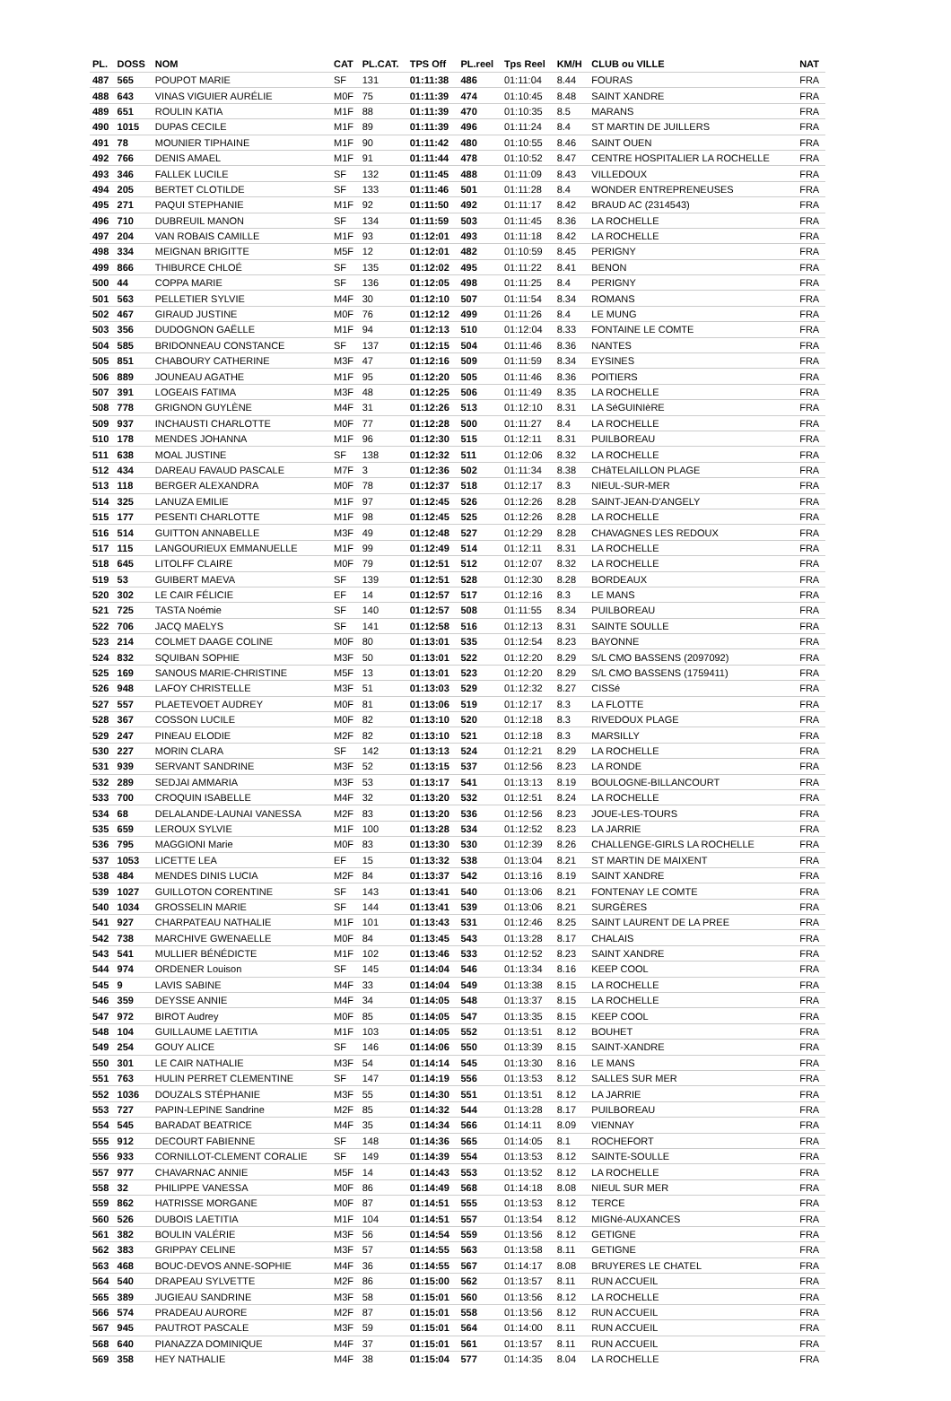| PL. | DOSS | NOM | CAT | PL.CAT. | TPS Off | PL.reel | Tps Reel | KM/H | CLUB ou VILLE | NAT |
| --- | --- | --- | --- | --- | --- | --- | --- | --- | --- | --- |
| 487 | 565 | POUPOT MARIE | SF | 131 | 01:11:38 | 486 | 01:11:04 | 8.44 | FOURAS | FRA |
| 488 | 643 | VINAS VIGUIER AURÉLIE | M0F | 75 | 01:11:39 | 474 | 01:10:45 | 8.48 | SAINT XANDRE | FRA |
| 489 | 651 | ROULIN KATIA | M1F | 88 | 01:11:39 | 470 | 01:10:35 | 8.5 | MARANS | FRA |
| 490 | 1015 | DUPAS CECILE | M1F | 89 | 01:11:39 | 496 | 01:11:24 | 8.4 | ST MARTIN DE JUILLERS | FRA |
| 491 | 78 | MOUNIER TIPHAINE | M1F | 90 | 01:11:42 | 480 | 01:10:55 | 8.46 | SAINT OUEN | FRA |
| 492 | 766 | DENIS AMAEL | M1F | 91 | 01:11:44 | 478 | 01:10:52 | 8.47 | CENTRE HOSPITALIER LA ROCHELLE | FRA |
| 493 | 346 | FALLEK LUCILE | SF | 132 | 01:11:45 | 488 | 01:11:09 | 8.43 | VILLEDOUX | FRA |
| 494 | 205 | BERTET CLOTILDE | SF | 133 | 01:11:46 | 501 | 01:11:28 | 8.4 | WONDER ENTREPRENEUSES | FRA |
| 495 | 271 | PAQUI STEPHANIE | M1F | 92 | 01:11:50 | 492 | 01:11:17 | 8.42 | BRAUD AC (2314543) | FRA |
| 496 | 710 | DUBREUIL MANON | SF | 134 | 01:11:59 | 503 | 01:11:45 | 8.36 | LA ROCHELLE | FRA |
| 497 | 204 | VAN ROBAIS CAMILLE | M1F | 93 | 01:12:01 | 493 | 01:11:18 | 8.42 | LA ROCHELLE | FRA |
| 498 | 334 | MEIGNAN BRIGITTE | M5F | 12 | 01:12:01 | 482 | 01:10:59 | 8.45 | PERIGNY | FRA |
| 499 | 866 | THIBURCE CHLOÉ | SF | 135 | 01:12:02 | 495 | 01:11:22 | 8.41 | BENON | FRA |
| 500 | 44 | COPPA MARIE | SF | 136 | 01:12:05 | 498 | 01:11:25 | 8.4 | PERIGNY | FRA |
| 501 | 563 | PELLETIER SYLVIE | M4F | 30 | 01:12:10 | 507 | 01:11:54 | 8.34 | ROMANS | FRA |
| 502 | 467 | GIRAUD JUSTINE | M0F | 76 | 01:12:12 | 499 | 01:11:26 | 8.4 | LE MUNG | FRA |
| 503 | 356 | DUDOGNON GAËLLE | M1F | 94 | 01:12:13 | 510 | 01:12:04 | 8.33 | FONTAINE LE COMTE | FRA |
| 504 | 585 | BRIDONNEAU CONSTANCE | SF | 137 | 01:12:15 | 504 | 01:11:46 | 8.36 | NANTES | FRA |
| 505 | 851 | CHABOURY CATHERINE | M3F | 47 | 01:12:16 | 509 | 01:11:59 | 8.34 | EYSINES | FRA |
| 506 | 889 | JOUNEAU AGATHE | M1F | 95 | 01:12:20 | 505 | 01:11:46 | 8.36 | POITIERS | FRA |
| 507 | 391 | LOGEAIS FATIMA | M3F | 48 | 01:12:25 | 506 | 01:11:49 | 8.35 | LA ROCHELLE | FRA |
| 508 | 778 | GRIGNON GUYLÈNE | M4F | 31 | 01:12:26 | 513 | 01:12:10 | 8.31 | LA SéGUINIèRE | FRA |
| 509 | 937 | INCHAUSTI CHARLOTTE | M0F | 77 | 01:12:28 | 500 | 01:11:27 | 8.4 | LA ROCHELLE | FRA |
| 510 | 178 | MENDES JOHANNA | M1F | 96 | 01:12:30 | 515 | 01:12:11 | 8.31 | PUILBOREAU | FRA |
| 511 | 638 | MOAL JUSTINE | SF | 138 | 01:12:32 | 511 | 01:12:06 | 8.32 | LA ROCHELLE | FRA |
| 512 | 434 | DAREAU FAVAUD PASCALE | M7F | 3 | 01:12:36 | 502 | 01:11:34 | 8.38 | CHâTELAILLON PLAGE | FRA |
| 513 | 118 | BERGER ALEXANDRA | M0F | 78 | 01:12:37 | 518 | 01:12:17 | 8.3 | NIEUL-SUR-MER | FRA |
| 514 | 325 | LANUZA EMILIE | M1F | 97 | 01:12:45 | 526 | 01:12:26 | 8.28 | SAINT-JEAN-D'ANGELY | FRA |
| 515 | 177 | PESENTI CHARLOTTE | M1F | 98 | 01:12:45 | 525 | 01:12:26 | 8.28 | LA ROCHELLE | FRA |
| 516 | 514 | GUITTON ANNABELLE | M3F | 49 | 01:12:48 | 527 | 01:12:29 | 8.28 | CHAVAGNES LES REDOUX | FRA |
| 517 | 115 | LANGOURIEUX EMMANUELLE | M1F | 99 | 01:12:49 | 514 | 01:12:11 | 8.31 | LA ROCHELLE | FRA |
| 518 | 645 | LITOLFF CLAIRE | M0F | 79 | 01:12:51 | 512 | 01:12:07 | 8.32 | LA ROCHELLE | FRA |
| 519 | 53 | GUIBERT MAEVA | SF | 139 | 01:12:51 | 528 | 01:12:30 | 8.28 | BORDEAUX | FRA |
| 520 | 302 | LE CAIR FÉLICIE | EF | 14 | 01:12:57 | 517 | 01:12:16 | 8.3 | LE MANS | FRA |
| 521 | 725 | TASTA Noémie | SF | 140 | 01:12:57 | 508 | 01:11:55 | 8.34 | PUILBOREAU | FRA |
| 522 | 706 | JACQ MAELYS | SF | 141 | 01:12:58 | 516 | 01:12:13 | 8.31 | SAINTE SOULLE | FRA |
| 523 | 214 | COLMET DAAGE COLINE | M0F | 80 | 01:13:01 | 535 | 01:12:54 | 8.23 | BAYONNE | FRA |
| 524 | 832 | SQUIBAN SOPHIE | M3F | 50 | 01:13:01 | 522 | 01:12:20 | 8.29 | S/L CMO BASSENS (2097092) | FRA |
| 525 | 169 | SANOUS MARIE-CHRISTINE | M5F | 13 | 01:13:01 | 523 | 01:12:20 | 8.29 | S/L CMO BASSENS (1759411) | FRA |
| 526 | 948 | LAFOY CHRISTELLE | M3F | 51 | 01:13:03 | 529 | 01:12:32 | 8.27 | CISSé | FRA |
| 527 | 557 | PLAETEVOET AUDREY | M0F | 81 | 01:13:06 | 519 | 01:12:17 | 8.3 | LA FLOTTE | FRA |
| 528 | 367 | COSSON LUCILE | M0F | 82 | 01:13:10 | 520 | 01:12:18 | 8.3 | RIVEDOUX PLAGE | FRA |
| 529 | 247 | PINEAU ELODIE | M2F | 82 | 01:13:10 | 521 | 01:12:18 | 8.3 | MARSILLY | FRA |
| 530 | 227 | MORIN CLARA | SF | 142 | 01:13:13 | 524 | 01:12:21 | 8.29 | LA ROCHELLE | FRA |
| 531 | 939 | SERVANT SANDRINE | M3F | 52 | 01:13:15 | 537 | 01:12:56 | 8.23 | LA RONDE | FRA |
| 532 | 289 | SEDJAI AMMARIA | M3F | 53 | 01:13:17 | 541 | 01:13:13 | 8.19 | BOULOGNE-BILLANCOURT | FRA |
| 533 | 700 | CROQUIN ISABELLE | M4F | 32 | 01:13:20 | 532 | 01:12:51 | 8.24 | LA ROCHELLE | FRA |
| 534 | 68 | DELALANDE-LAUNAI VANESSA | M2F | 83 | 01:13:20 | 536 | 01:12:56 | 8.23 | JOUE-LES-TOURS | FRA |
| 535 | 659 | LEROUX SYLVIE | M1F | 100 | 01:13:28 | 534 | 01:12:52 | 8.23 | LA JARRIE | FRA |
| 536 | 795 | MAGGIONI Marie | M0F | 83 | 01:13:30 | 530 | 01:12:39 | 8.26 | CHALLENGE-GIRLS LA ROCHELLE | FRA |
| 537 | 1053 | LICETTE LEA | EF | 15 | 01:13:32 | 538 | 01:13:04 | 8.21 | ST MARTIN DE MAIXENT | FRA |
| 538 | 484 | MENDES DINIS LUCIA | M2F | 84 | 01:13:37 | 542 | 01:13:16 | 8.19 | SAINT XANDRE | FRA |
| 539 | 1027 | GUILLOTON CORENTINE | SF | 143 | 01:13:41 | 540 | 01:13:06 | 8.21 | FONTENAY LE COMTE | FRA |
| 540 | 1034 | GROSSELIN MARIE | SF | 144 | 01:13:41 | 539 | 01:13:06 | 8.21 | SURGÈRES | FRA |
| 541 | 927 | CHARPATEAU NATHALIE | M1F | 101 | 01:13:43 | 531 | 01:12:46 | 8.25 | SAINT LAURENT DE LA PREE | FRA |
| 542 | 738 | MARCHIVE GWENAELLE | M0F | 84 | 01:13:45 | 543 | 01:13:28 | 8.17 | CHALAIS | FRA |
| 543 | 541 | MULLIER BÉNÉDICTE | M1F | 102 | 01:13:46 | 533 | 01:12:52 | 8.23 | SAINT XANDRE | FRA |
| 544 | 974 | ORDENER Louison | SF | 145 | 01:14:04 | 546 | 01:13:34 | 8.16 | KEEP COOL | FRA |
| 545 | 9 | LAVIS SABINE | M4F | 33 | 01:14:04 | 549 | 01:13:38 | 8.15 | LA ROCHELLE | FRA |
| 546 | 359 | DEYSSE ANNIE | M4F | 34 | 01:14:05 | 548 | 01:13:37 | 8.15 | LA ROCHELLE | FRA |
| 547 | 972 | BIROT Audrey | M0F | 85 | 01:14:05 | 547 | 01:13:35 | 8.15 | KEEP COOL | FRA |
| 548 | 104 | GUILLAUME LAETITIA | M1F | 103 | 01:14:05 | 552 | 01:13:51 | 8.12 | BOUHET | FRA |
| 549 | 254 | GOUY ALICE | SF | 146 | 01:14:06 | 550 | 01:13:39 | 8.15 | SAINT-XANDRE | FRA |
| 550 | 301 | LE CAIR NATHALIE | M3F | 54 | 01:14:14 | 545 | 01:13:30 | 8.16 | LE MANS | FRA |
| 551 | 763 | HULIN PERRET CLEMENTINE | SF | 147 | 01:14:19 | 556 | 01:13:53 | 8.12 | SALLES SUR MER | FRA |
| 552 | 1036 | DOUZALS STÉPHANIE | M3F | 55 | 01:14:30 | 551 | 01:13:51 | 8.12 | LA JARRIE | FRA |
| 553 | 727 | PAPIN-LEPINE Sandrine | M2F | 85 | 01:14:32 | 544 | 01:13:28 | 8.17 | PUILBOREAU | FRA |
| 554 | 545 | BARADAT BEATRICE | M4F | 35 | 01:14:34 | 566 | 01:14:11 | 8.09 | VIENNAY | FRA |
| 555 | 912 | DECOURT FABIENNE | SF | 148 | 01:14:36 | 565 | 01:14:05 | 8.1 | ROCHEFORT | FRA |
| 556 | 933 | CORNILLOT-CLEMENT CORALIE | SF | 149 | 01:14:39 | 554 | 01:13:53 | 8.12 | SAINTE-SOULLE | FRA |
| 557 | 977 | CHAVARNAC ANNIE | M5F | 14 | 01:14:43 | 553 | 01:13:52 | 8.12 | LA ROCHELLE | FRA |
| 558 | 32 | PHILIPPE VANESSA | M0F | 86 | 01:14:49 | 568 | 01:14:18 | 8.08 | NIEUL SUR MER | FRA |
| 559 | 862 | HATRISSE MORGANE | M0F | 87 | 01:14:51 | 555 | 01:13:53 | 8.12 | TERCE | FRA |
| 560 | 526 | DUBOIS LAETITIA | M1F | 104 | 01:14:51 | 557 | 01:13:54 | 8.12 | MIGNé-AUXANCES | FRA |
| 561 | 382 | BOULIN VALÉRIE | M3F | 56 | 01:14:54 | 559 | 01:13:56 | 8.12 | GETIGNE | FRA |
| 562 | 383 | GRIPPAY CELINE | M3F | 57 | 01:14:55 | 563 | 01:13:58 | 8.11 | GETIGNE | FRA |
| 563 | 468 | BOUC-DEVOS ANNE-SOPHIE | M4F | 36 | 01:14:55 | 567 | 01:14:17 | 8.08 | BRUYERES LE CHATEL | FRA |
| 564 | 540 | DRAPEAU SYLVETTE | M2F | 86 | 01:15:00 | 562 | 01:13:57 | 8.11 | RUN ACCUEIL | FRA |
| 565 | 389 | JUGIEAU SANDRINE | M3F | 58 | 01:15:01 | 560 | 01:13:56 | 8.12 | LA ROCHELLE | FRA |
| 566 | 574 | PRADEAU AURORE | M2F | 87 | 01:15:01 | 558 | 01:13:56 | 8.12 | RUN ACCUEIL | FRA |
| 567 | 945 | PAUTROT PASCALE | M3F | 59 | 01:15:01 | 564 | 01:14:00 | 8.11 | RUN ACCUEIL | FRA |
| 568 | 640 | PIANAZZA DOMINIQUE | M4F | 37 | 01:15:01 | 561 | 01:13:57 | 8.11 | RUN ACCUEIL | FRA |
| 569 | 358 | HEY NATHALIE | M4F | 38 | 01:15:04 | 577 | 01:14:35 | 8.04 | LA ROCHELLE | FRA |